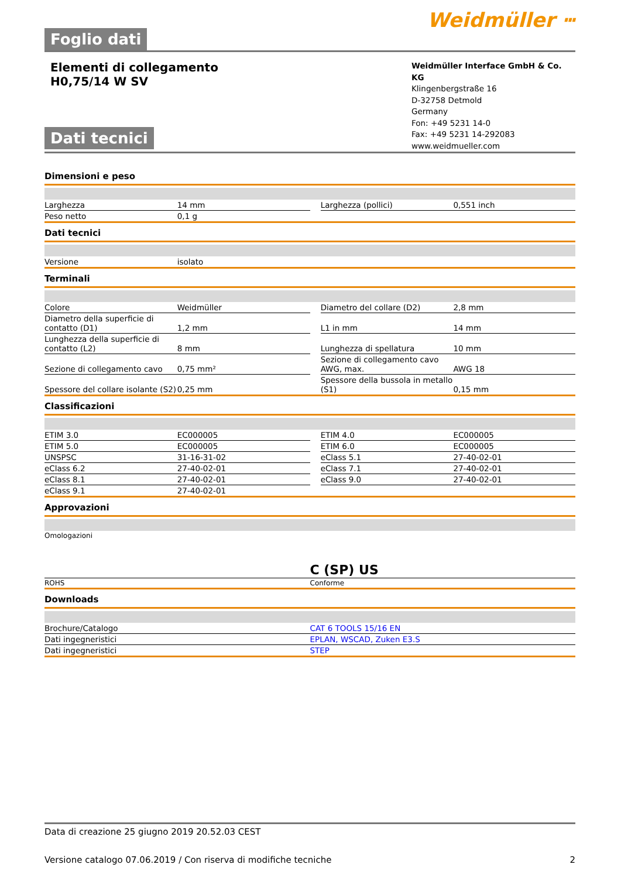Foglio dati
Weidmüller ⵈ
Elementi di collegamento
H0,75/14 W SV
Dati tecnici
Weidmüller Interface GmbH & Co. KG
Klingenbergstraße 16
D-32758 Detmold
Germany
Fon: +49 5231 14-0
Fax: +49 5231 14-292083
www.weidmueller.com
Dimensioni e peso
| Larghezza | 14 mm | | Larghezza (pollici) | 0,551 inch |
| Peso netto | 0,1 g | | | |
Dati tecnici
| Versione | isolato | | | |
Terminali
| Colore | Weidmüller | | Diametro del collare (D2) | 2,8 mm |
| Diametro della superficie di contatto (D1) | 1,2 mm | | L1 in mm | 14 mm |
| Lunghezza della superficie di contatto (L2) | 8 mm | | Lunghezza di spellatura | 10 mm |
| Sezione di collegamento cavo | 0,75 mm² | | Sezione di collegamento cavo AWG, max. | AWG 18 |
| Spessore del collare isolante (S2) | 0,25 mm | | Spessore della bussola in metallo (S1) | 0,15 mm |
Classificazioni
| ETIM 3.0 | EC000005 | | ETIM 4.0 | EC000005 |
| ETIM 5.0 | EC000005 | | ETIM 6.0 | EC000005 |
| UNSPSC | 31-16-31-02 | | eClass 5.1 | 27-40-02-01 |
| eClass 6.2 | 27-40-02-01 | | eClass 7.1 | 27-40-02-01 |
| eClass 8.1 | 27-40-02-01 | | eClass 9.0 | 27-40-02-01 |
| eClass 9.1 | 27-40-02-01 | | | |
Approvazioni
| Omologazioni | C (SP) US |
| ROHS | Conforme |
Downloads
| Brochure/Catalogo | CAT 6 TOOLS 15/16 EN |
| Dati ingegneristici | EPLAN, WSCAD, Zuken E3.S |
| Dati ingegneristici | STEP |
Data di creazione 25 giugno 2019 20.52.03 CEST
Versione catalogo 07.06.2019 / Con riserva di modifiche tecniche 2